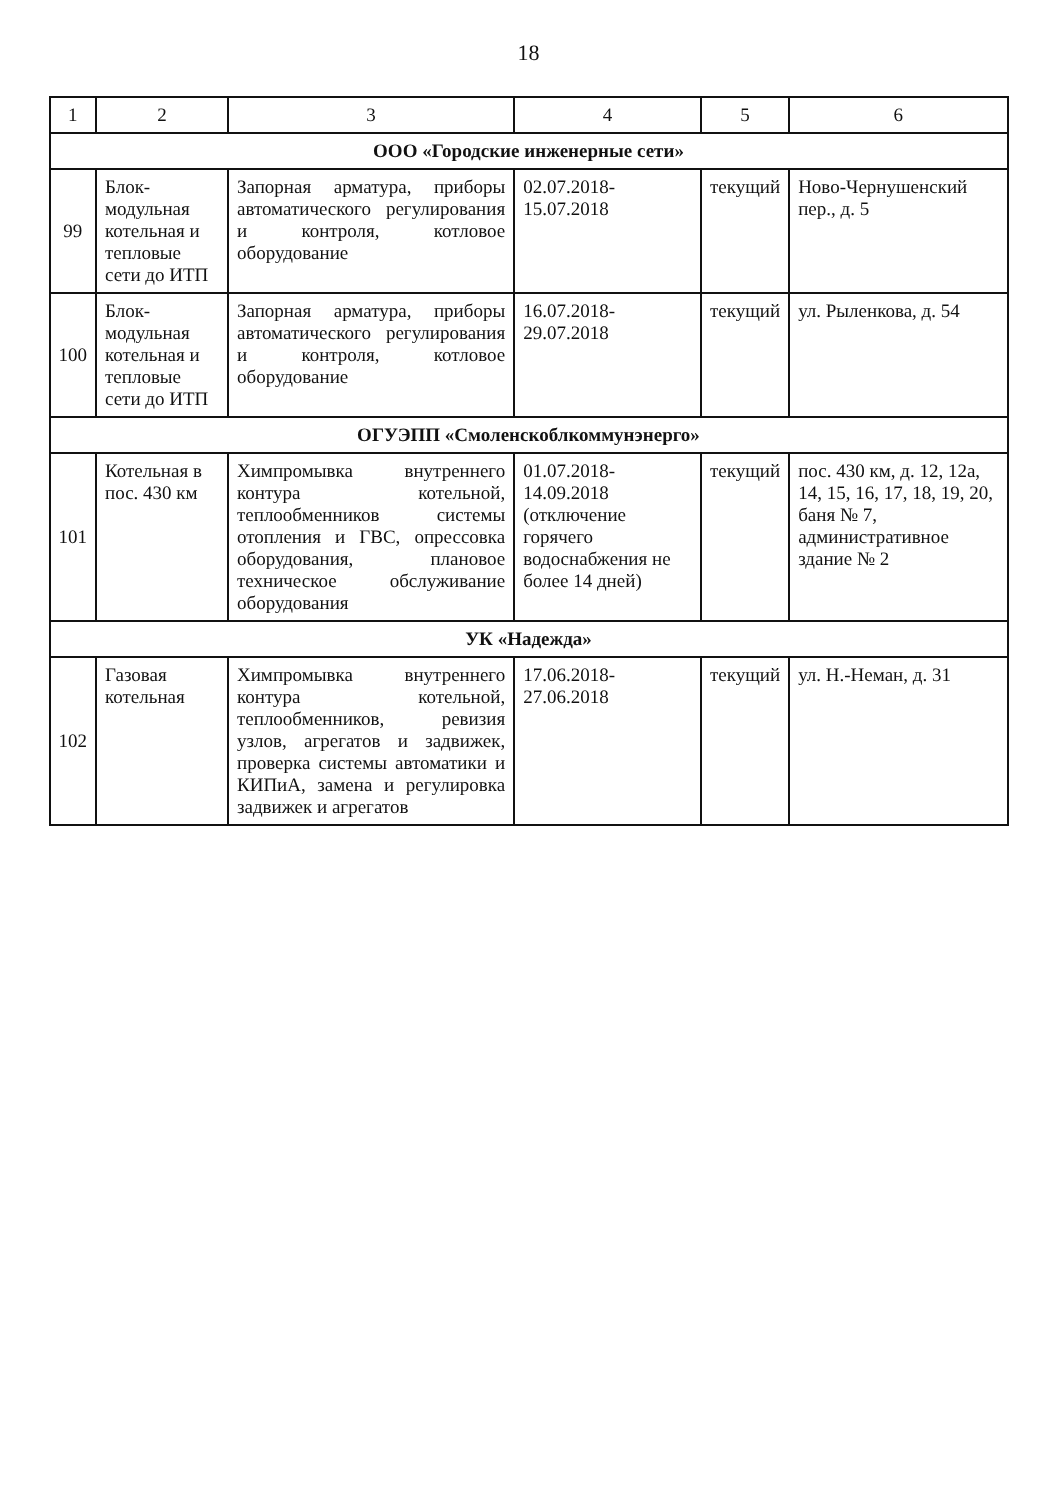18
| 1 | 2 | 3 | 4 | 5 | 6 |
| --- | --- | --- | --- | --- | --- |
| ООО «Городские инженерные сети» | | | | | |
| 99 | Блок-модульная котельная и тепловые сети до ИТП | Запорная арматура, приборы автоматического регулирования и контроля, котловое оборудование | 02.07.2018-15.07.2018 | текущий | Ново-Чернушенский пер., д. 5 |
| 100 | Блок-модульная котельная и тепловые сети до ИТП | Запорная арматура, приборы автоматического регулирования и контроля, котловое оборудование | 16.07.2018-29.07.2018 | текущий | ул. Рыленкова, д. 54 |
| ОГУЭПП «Смоленскоблкоммунэнерго» | | | | | |
| 101 | Котельная в пос. 430 км | Химпромывка внутреннего контура котельной, теплообменников системы отопления и ГВС, опрессовка оборудования, плановое техническое обслуживание оборудования | 01.07.2018-14.09.2018 (отключение горячего водоснабжения не более 14 дней) | текущий | пос. 430 км, д. 12, 12а, 14, 15, 16, 17, 18, 19, 20, баня № 7, административное здание № 2 |
| УК «Надежда» | | | | | |
| 102 | Газовая котельная | Химпромывка внутреннего контура котельной, теплообменников, ревизия узлов, агрегатов и задвижек, проверка системы автоматики и КИПиА, замена и регулировка задвижек и агрегатов | 17.06.2018-27.06.2018 | текущий | ул. Н.-Неман, д. 31 |